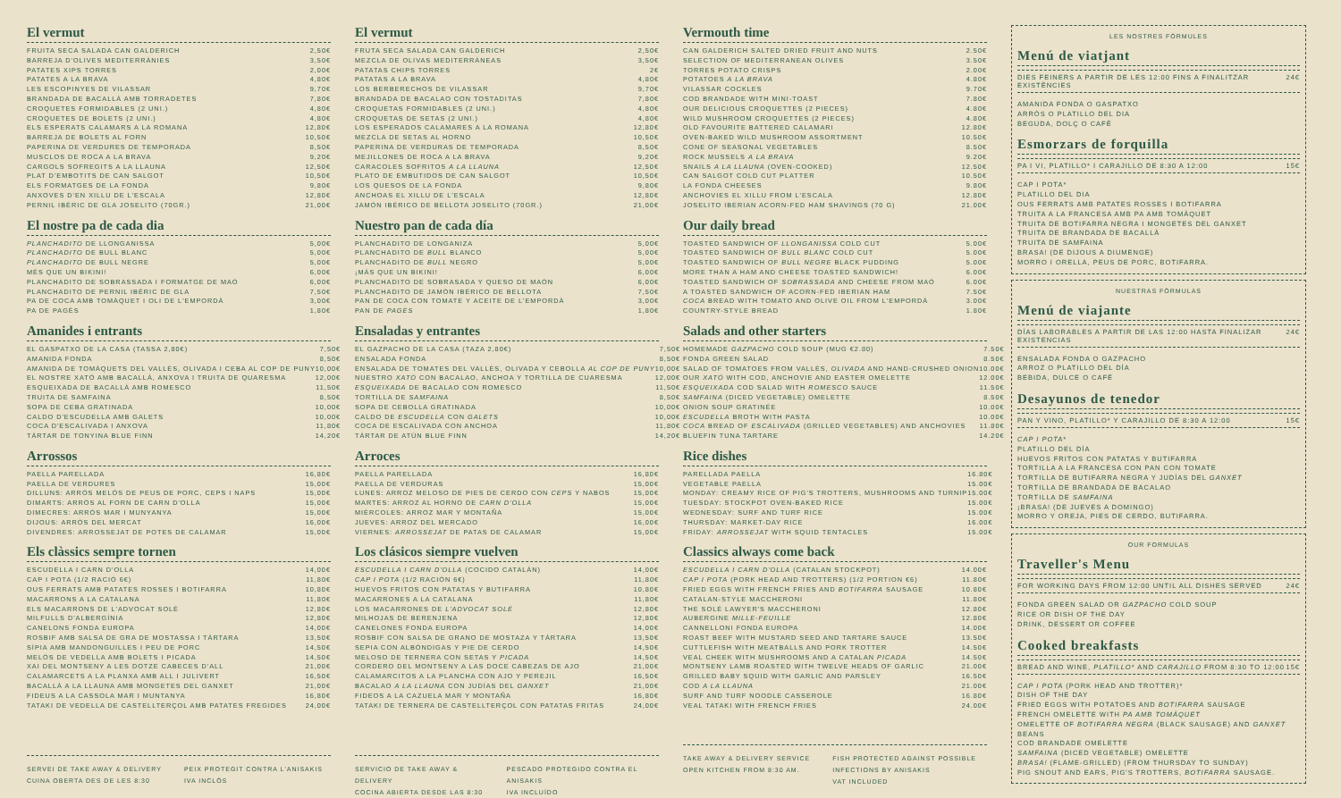El vermut
| FRUITA SECA SALADA CAN GALDERICH | 2,50€ |
| BARREJA D'OLIVES MEDITERRÀNIES | 3,50€ |
| PATATES XIPS TORRES | 2,00€ |
| PATATES A LA BRAVA | 4,80€ |
| LES ESCOPINYES DE VILASSAR | 9,70€ |
| BRANDADA DE BACALLÀ AMB TORRADETES | 7,80€ |
| CROQUETES FORMIDABLES (2 UNI.) | 4,80€ |
| CROQUETES DE BOLETS (2 UNI.) | 4,80€ |
| ELS ESPERATS CALAMARS A LA ROMANA | 12,80€ |
| BARREJA DE BOLETS AL FORN | 10,50€ |
| PAPERINA DE VERDURES DE TEMPORADA | 8,50€ |
| MUSCLOS DE ROCA A LA BRAVA | 9,20€ |
| CARGOLS SOFREGITS A LA LLAUNA | 12,50€ |
| PLAT D'EMBOTITS DE CAN SALGOT | 10,50€ |
| ELS FORMATGES DE LA FONDA | 9,80€ |
| ANXOVES D'EN XILLU DE L'ESCALA | 12,80€ |
| PERNIL IBÈRIC DE GLA JOSELITO (70GR.) | 21,00€ |
El nostre pa de cada dia
| PLANCHADITO DE LLONGANISSA | 5,00€ |
| PLANCHADITO DE BULL BLANC | 5,00€ |
| PLANCHADITO DE BULL NEGRE | 5,00€ |
| MÉS QUE UN BIKINI! | 6,00€ |
| PLANCHADITO DE SOBRASSADA I FORMATGE DE MAÓ | 6,00€ |
| PLANCHADITO DE PERNIL IBÈRIC DE GLA | 7,50€ |
| PA DE COCA AMB TOMÀQUET I OLI DE L'EMPORDÀ | 3,00€ |
| PA DE PAGÈS | 1,80€ |
Amanides i entrants
| EL GASPATXO DE LA CASA (TASSA 2,80€) | 7,50€ |
| AMANIDA FONDA | 8,50€ |
| AMANIDA DE TOMÀQUETS DEL VALLÈS, OLIVADA I CEBA AL COP DE PUNY | 10,00€ |
| EL NOSTRE XATÓ AMB BACALLÀ, ANXOVA I TRUITA DE QUARESMA | 12,00€ |
| ESQUEIXADA DE BACALLÀ AMB ROMESCO | 11,50€ |
| TRUITA DE SAMFAINA | 8,50€ |
| SOPA DE CEBA GRATINADA | 10,00€ |
| CALDO D'ESCUDELLA AMB GALETS | 10,00€ |
| COCA D'ESCALIVADA I ANXOVA | 11,80€ |
| TÀRTAR DE TONYINA BLUE FINN | 14,20€ |
Arrossos
| PAELLA PARELLADA | 16,80€ |
| PAELLA DE VERDURES | 15,00€ |
| DILLUNS: ARRÒS MELÓS DE PEUS DE PORC, CEPS I NAPS | 15,00€ |
| DIMARTS: ARRÒS AL FORN DE CARN D'OLLA | 15,00€ |
| DIMECRES: ARRÒS MAR I MUNYANYA | 15,00€ |
| DIJOUS: ARRÒS DEL MERCAT | 16,00€ |
| DIVENDRES: ARROSSEJAT DE POTES DE CALAMAR | 15,00€ |
Els clàssics sempre tornen
| ESCUDELLA I CARN D'OLLA | 14,00€ |
| CAP I POTA (1/2 RACIÓ 6€) | 11,80€ |
| OUS FERRATS AMB PATATES ROSSES I BOTIFARRA | 10,80€ |
| MACARRONS A LA CATALANA | 11,80€ |
| ELS MACARRONS DE L'ADVOCAT SOLÉ | 12,80€ |
| MILFULLS D'ALBERGÍNIA | 12,80€ |
| CANELONS FONDA EUROPA | 14,00€ |
| ROSBIF AMB SALSA DE GRA DE MOSTASSA I TÀRTARA | 13,50€ |
| SÍPIA AMB MANDONGUILLES I PEU DE PORC | 14,50€ |
| MELÓS DE VEDELLA AMB BOLETS I PICADA | 14,50€ |
| XAI DEL MONTSENY A LES DOTZE CABECES D'ALL | 21,00€ |
| CALAMARCETS A LA PLANXA AMB ALL I JULIVERT | 16,50€ |
| BACALLÀ A LA LLAUNA AMB MONGETES DEL GANXET | 21,00€ |
| FIDEUS A LA CASSOLA MAR I MUNTANYA | 16,80€ |
| TATAKI DE VEDELLA DE CASTELLTERÇOL AMB PATATES FREGIDES | 24,00€ |
SERVEI DE TAKE AWAY & DELIVERY
CUINA OBERTA DES DE LES 8:30
PEIX PROTEGIT CONTRA L'ANISAKIS
IVA INCLÒS
El vermut
| FRUTA SECA SALADA CAN GALDERICH | 2,50€ |
| MEZCLA DE OLIVAS MEDITERRÁNEAS | 3,50€ |
| PATATAS CHIPS TORRES | 2€ |
| PATATAS A LA BRAVA | 4,80€ |
| LOS BERBERECHOS DE VILASSAR | 9,70€ |
| BRANDADA DE BACALAO CON TOSTADITAS | 7,80€ |
| CROQUETAS FORMIDABLES (2 UNI.) | 4,80€ |
| CROQUETAS DE SETAS (2 UNI.) | 4,80€ |
| LOS ESPERADOS CALAMARES A LA ROMANA | 12,80€ |
| MEZCLA DE SETAS AL HORNO | 10,50€ |
| PAPERINA DE VERDURAS DE TEMPORADA | 8,50€ |
| MEJILLONES DE ROCA A LA BRAVA | 9,20€ |
| CARACOLES SOFRITOS A LA LLAUNA | 12,50€ |
| PLATO DE EMBUTIDOS DE CAN SALGOT | 10,50€ |
| LOS QUESOS DE LA FONDA | 9,80€ |
| ANCHOAS EL XILLU DE L'ESCALA | 12,80€ |
| JAMÓN IBÉRICO DE BELLOTA JOSELITO (70GR.) | 21,00€ |
Nuestro pan de cada día
| PLANCHADITO DE LONGANIZA | 5,00€ |
| PLANCHADITO DE BULL BLANCO | 5,00€ |
| PLANCHADITO DE BULL NEGRO | 5,00€ |
| ¡MÁS QUE UN BIKINI! | 6,00€ |
| PLANCHADITO DE SOBRASADA Y QUESO DE MAÓN | 6,00€ |
| PLANCHADITO DE JAMÓN IBÉRICO DE BELLOTA | 7,50€ |
| PAN DE COCA CON TOMATE Y ACEITE DE L'EMPORDÀ | 3,00€ |
| PAN DE PAGÈS | 1,80€ |
Ensaladas y entrantes
| EL GAZPACHO DE LA CASA (TAZA 2,80€) | 7,50€ |
| ENSALADA FONDA | 8,50€ |
| ENSALADA DE TOMATES DEL VALLÈS, OLIVADA Y CEBOLLA AL COP DE PUNY | 10,00€ |
| NUESTRO XATÓ CON BACALAO, ANCHOA Y TORTILLA DE CUARESMA | 12,00€ |
| ESQUEIXADA DE BACALAO CON ROMESCO | 11,50€ |
| TORTILLA DE SAMFAINA | 8,50€ |
| SOPA DE CEBOLLA GRATINADA | 10,00€ |
| CALDO DE ESCUDELLA CON GALETS | 10,00€ |
| COCA DE ESCALIVADA CON ANCHOA | 11,80€ |
| TÁRTAR DE ATÚN BLUE FINN | 14,20€ |
Arroces
| PAELLA PARELLADA | 16,80€ |
| PAELLA DE VERDURAS | 15,00€ |
| LUNES: ARROZ MELOSO DE PIES DE CERDO CON CEPS Y NABOS | 15,00€ |
| MARTES: ARROZ AL HORNO DE CARN D'OLLA | 15,00€ |
| MIÉRCOLES: ARROZ MAR Y MONTAÑA | 15,00€ |
| JUEVES: ARROZ DEL MERCADO | 16,00€ |
| VIERNES: ARROSSEJAT DE PATAS DE CALAMAR | 15,00€ |
Los clásicos siempre vuelven
| ESCUDELLA I CARN D'OLLA (COCIDO CATALÁN) | 14,00€ |
| CAP I POTA (1/2 RACIÓN 6€) | 11,80€ |
| HUEVOS FRITOS CON PATATAS Y BUTIFARRA | 10,80€ |
| MACARRONES A LA CATALANA | 11,80€ |
| LOS MACARRONES DE L'ADVOCAT SOLÉ | 12,80€ |
| MILHOJAS DE BERENJENA | 12,80€ |
| CANELONES FONDA EUROPA | 14,00€ |
| ROSBIF CON SALSA DE GRANO DE MOSTAZA Y TÁRTARA | 13,50€ |
| SEPIA CON ALBÓNDIGAS Y PIE DE CERDO | 14,50€ |
| MELOSO DE TERNERA CON SETAS Y PICADA | 14,50€ |
| CORDERO DEL MONTSENY A LAS DOCE CABEZAS DE AJO | 21,00€ |
| CALAMARCITOS A LA PLANCHA CON AJO Y PEREJIL | 16,50€ |
| BACALAO A LA LLAUNA CON JUDÍAS DEL GANXET | 21,00€ |
| FIDEOS A LA CAZUELA MAR Y MONTAÑA | 16,80€ |
| TATAKI DE TERNERA DE CASTELLTERÇOL CON PATATAS FRITAS | 24,00€ |
SERVICIO DE TAKE AWAY & DELIVERY
COCINA ABIERTA DESDE LAS 8:30
PESCADO PROTEGIDO CONTRA EL ANISAKIS
IVA INCLUÍDO
Vermouth time
| CAN GALDERICH SALTED DRIED FRUIT AND NUTS | 2.50€ |
| SELECTION OF MEDITERRANEAN OLIVES | 3.50€ |
| TORRES POTATO CRISPS | 2.00€ |
| POTATOES A LA BRAVA | 4.80€ |
| VILASSAR COCKLES | 9.70€ |
| COD BRANDADE WITH MINI-TOAST | 7.80€ |
| OUR DELICIOUS CROQUETTES (2 PIECES) | 4.80€ |
| WILD MUSHROOM CROQUETTES (2 PIECES) | 4.80€ |
| OLD FAVOURITE BATTERED CALAMARI | 12.80€ |
| OVEN-BAKED WILD MUSHROOM ASSORTMENT | 10.50€ |
| CONE OF SEASONAL VEGETABLES | 8.50€ |
| ROCK MUSSELS A LA BRAVA | 9.20€ |
| SNAILS A LA LLAUNA (OVEN-COOKED) | 12.50€ |
| CAN SALGOT COLD CUT PLATTER | 10.50€ |
| LA FONDA CHEESES | 9.80€ |
| ANCHOVIES EL XILLU FROM L'ESCALA | 12.80€ |
| JOSELITO IBERIAN ACORN-FED HAM SHAVINGS (70 G) | 21.00€ |
Our daily bread
| TOASTED SANDWICH OF LLONGANISSA COLD CUT | 5.00€ |
| TOASTED SANDWICH OF BULL BLANC COLD CUT | 5.00€ |
| TOASTED SANDWICH OF BULL NEGRE BLACK PUDDING | 5.00€ |
| MORE THAN A HAM AND CHEESE TOASTED SANDWICH! | 6.00€ |
| TOASTED SANDWICH OF SOBRASSADA AND CHEESE FROM MAÓ | 6.00€ |
| A TOASTED SANDWICH OF ACORN-FED IBERIAN HAM | 7.50€ |
| COCA BREAD WITH TOMATO AND OLIVE OIL FROM L'EMPORDÀ | 3.00€ |
| COUNTRY-STYLE BREAD | 1.80€ |
Salads and other starters
| HOMEMADE GAZPACHO COLD SOUP (MUG €2.80) | 7.50€ |
| FONDA GREEN SALAD | 8.50€ |
| SALAD OF TOMATOES FROM VALLÈS, OLIVADA AND HAND-CRUSHED ONION | 10.00€ |
| OUR XATÓ WITH COD, ANCHOVIE AND EASTER OMELETTE | 12.00€ |
| ESQUEIXADA COD SALAD WITH ROMESCO SAUCE | 11.50€ |
| SAMFAINA (DICED VEGETABLE) OMELETTE | 8.50€ |
| ONION SOUP GRATINÉE | 10.00€ |
| ESCUDELLA BROTH WITH PASTA | 10.00€ |
| COCA BREAD OF ESCALIVADA (GRILLED VEGETABLES) AND ANCHOVIES | 11.80€ |
| BLUEFIN TUNA TARTARE | 14.20€ |
Rice dishes
| PARELLADA PAELLA | 16.80€ |
| VEGETABLE PAELLA | 15.00€ |
| MONDAY: CREAMY RICE OF PIG'S TROTTERS, MUSHROOMS AND TURNIP | 15.00€ |
| TUESDAY: STOCKPOT OVEN-BAKED RICE | 15.00€ |
| WEDNESDAY: SURF AND TURF RICE | 15.00€ |
| THURSDAY: MARKET-DAY RICE | 16.00€ |
| FRIDAY: ARROSSEJAT WITH SQUID TENTACLES | 15.00€ |
Classics always come back
| ESCUDELLA I CARN D'OLLA (CATALAN STOCKPOT) | 14.00€ |
| CAP I POTA (PORK HEAD AND TROTTERS) (1/2 PORTION €6) | 11.80€ |
| FRIED EGGS WITH FRENCH FRIES AND BOTIFARRA SAUSAGE | 10.80€ |
| CATALAN-STYLE MACCHERONI | 11.80€ |
| THE SOLÉ LAWYER'S MACCHERONI | 12.80€ |
| AUBERGINE MILLE-FEUILLE | 12.80€ |
| CANNELLONI FONDA EUROPA | 14.00€ |
| ROAST BEEF WITH MUSTARD SEED AND TARTARE SAUCE | 13.50€ |
| CUTTLEFISH WITH MEATBALLS AND PORK TROTTER | 14.50€ |
| VEAL CHEEK WITH MUSHROOMS AND A CATALAN PICADA | 14.50€ |
| MONTSENY LAMB ROASTED WITH TWELVE HEADS OF GARLIC | 21.00€ |
| GRILLED BABY SQUID WITH GARLIC AND PARSLEY | 16.50€ |
| COD A LA LLAUNA | 21.00€ |
| SURF AND TURF NOODLE CASSEROLE | 16.80€ |
| VEAL TATAKI WITH FRENCH FRIES | 24.00€ |
TAKE AWAY & DELIVERY SERVICE
OPEN KITCHEN FROM 8:30 AM.
FISH PROTECTED AGAINST POSSIBLE
INFECTIONS BY ANISAKIS
VAT INCLUDED
LES NOSTRES FÓRMULES
Menú de viatjant
DIES FEINERS A PARTIR DE LES 12:00 FINS A FINALITZAR EXISTÈNCIES 24€
AMANIDA FONDA O GASPATXO
ARRÒS O PLATILLO DEL DIA
BEGUDA, DOLÇ O CAFÈ
Esmorzars de forquilla
PA I VI, PLATILLO* I CARAJILLO DE 8:30 A 12:00 15€
CAP I POTA*
PLATILLO DEL DIA
OUS FERRATS AMB PATATES ROSSES I BOTIFARRA
TRUITA A LA FRANCESA AMB PA AMB TOMÀQUET
TRUITA DE BOTIFARRA NEGRA I MONGETES DEL GANXET
TRUITA DE BRANDADA DE BACALLÀ
TRUITA DE SAMFAINA
BRASA! (DE DIJOUS A DIUMENGE)
MORRO I ORELLA, PEUS DE PORC, BOTIFARRA.
NUESTRAS FÓRMULAS
Menú de viajante
DÍAS LABORABLES A PARTIR DE LAS 12:00 HASTA FINALIZAR EXISTENCIAS 24€
ENSALADA FONDA O GAZPACHO
ARROZ O PLATILLO DEL DÍA
BEBIDA, DULCE O CAFÉ
Desayunos de tenedor
PAN Y VINO, PLATILLO* Y CARAJILLO DE 8:30 A 12:00 15€
CAP I POTA*
PLATILLO DEL DÍA
HUEVOS FRITOS CON PATATAS Y BUTIFARRA
TORTILLA A LA FRANCESA CON PAN CON TOMATE
TORTILLA DE BUTIFARRA NEGRA Y JUDÍAS DEL GANXET
TORTILLA DE BRANDADA DE BACALAO
TORTILLA DE SAMFAINA
¡BRASA! (DE JUEVES A DOMINGO)
MORRO Y OREJA, PIES DE CERDO, BUTIFARRA.
OUR FORMULAS
Traveller's Menu
FOR WORKING DAYS FROM 12:00 UNTIL ALL DISHES SERVED 24€
FONDA GREEN SALAD OR GAZPACHO COLD SOUP
RICE OR DISH OF THE DAY
DRINK, DESSERT OR COFFEE
Cooked breakfasts
BREAD AND WINE, PLATILLO* AND CARAJILLO FROM 8:30 TO 12:00 15€
CAP I POTA (PORK HEAD AND TROTTER)*
DISH OF THE DAY
FRIED EGGS WITH POTATOES AND BOTIFARRA SAUSAGE
FRENCH OMELETTE WITH PA AMB TOMÀQUET
OMELETTE OF BOTIFARRA NEGRA (BLACK SAUSAGE) AND GANXET BEANS
COD BRANDADE OMELETTE
SAMFAINA (DICED VEGETABLE) OMELETTE
BRASA! (FLAME-GRILLED) (FROM THURSDAY TO SUNDAY)
PIG SNOUT AND EARS, PIG'S TROTTERS, BOTIFARRA SAUSAGE.